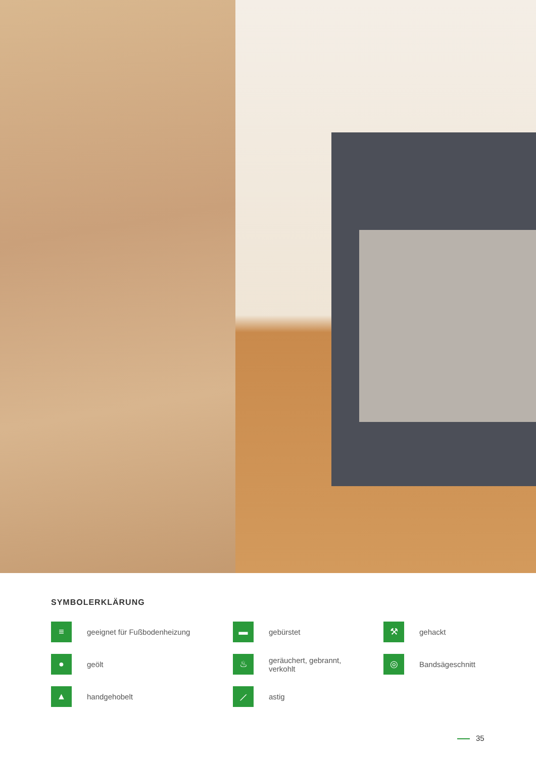SYMBOLERKLÄRUNG
≡
geeignet für Fußbodenheizung
▬
gebürstet
⚒
gehackt
●
geölt
♨
geräuchert, gebrannt,
verkohlt
◎
Bandsägeschnitt
▲
handgehobelt
⟋
astig
35